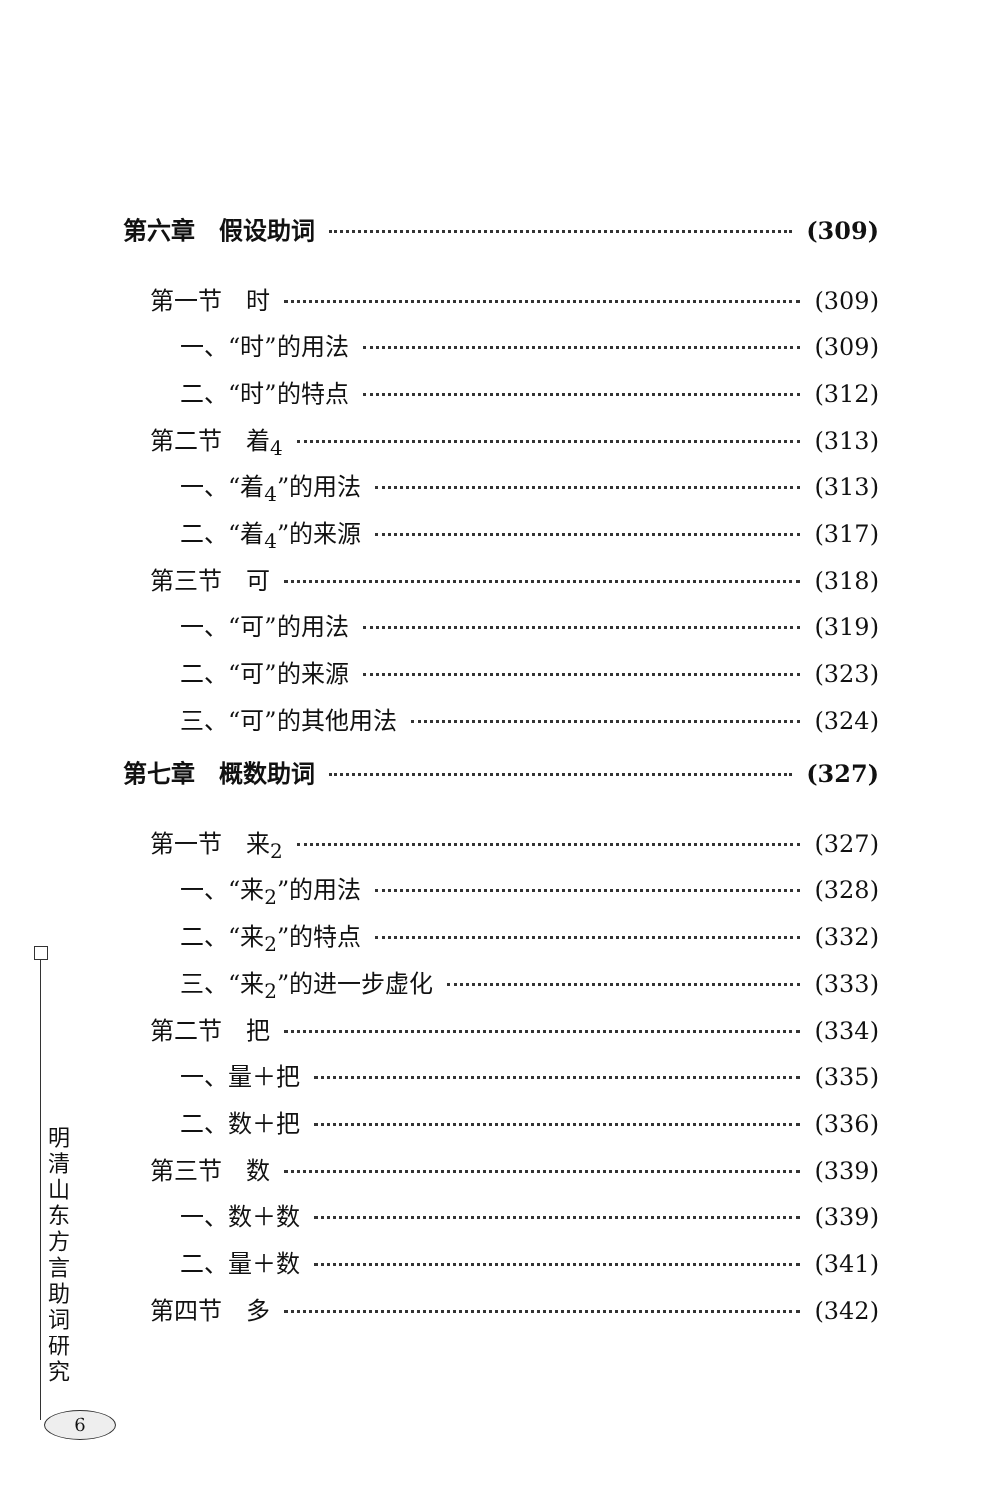第六章　假设助词 (309)
第一节　时 (309)
一、“时”的用法 (309)
二、“时”的特点 (312)
第二节　着<sub>4</sub> (313)
一、“着<sub>4</sub>”的用法 (313)
二、“着<sub>4</sub>”的来源 (317)
第三节　可 (318)
一、“可”的用法 (319)
二、“可”的来源 (323)
三、“可”的其他用法 (324)
第七章　概数助词 (327)
第一节　来<sub>2</sub> (327)
一、“来<sub>2</sub>”的用法 (328)
二、“来<sub>2</sub>”的特点 (332)
三、“来<sub>2</sub>”的进一步虚化 (333)
第二节　把 (334)
一、量＋把 (335)
二、数＋把 (336)
第三节　数 (339)
一、数＋数 (339)
二、量＋数 (341)
第四节　多 (342)
明清山东方言助词研究
6